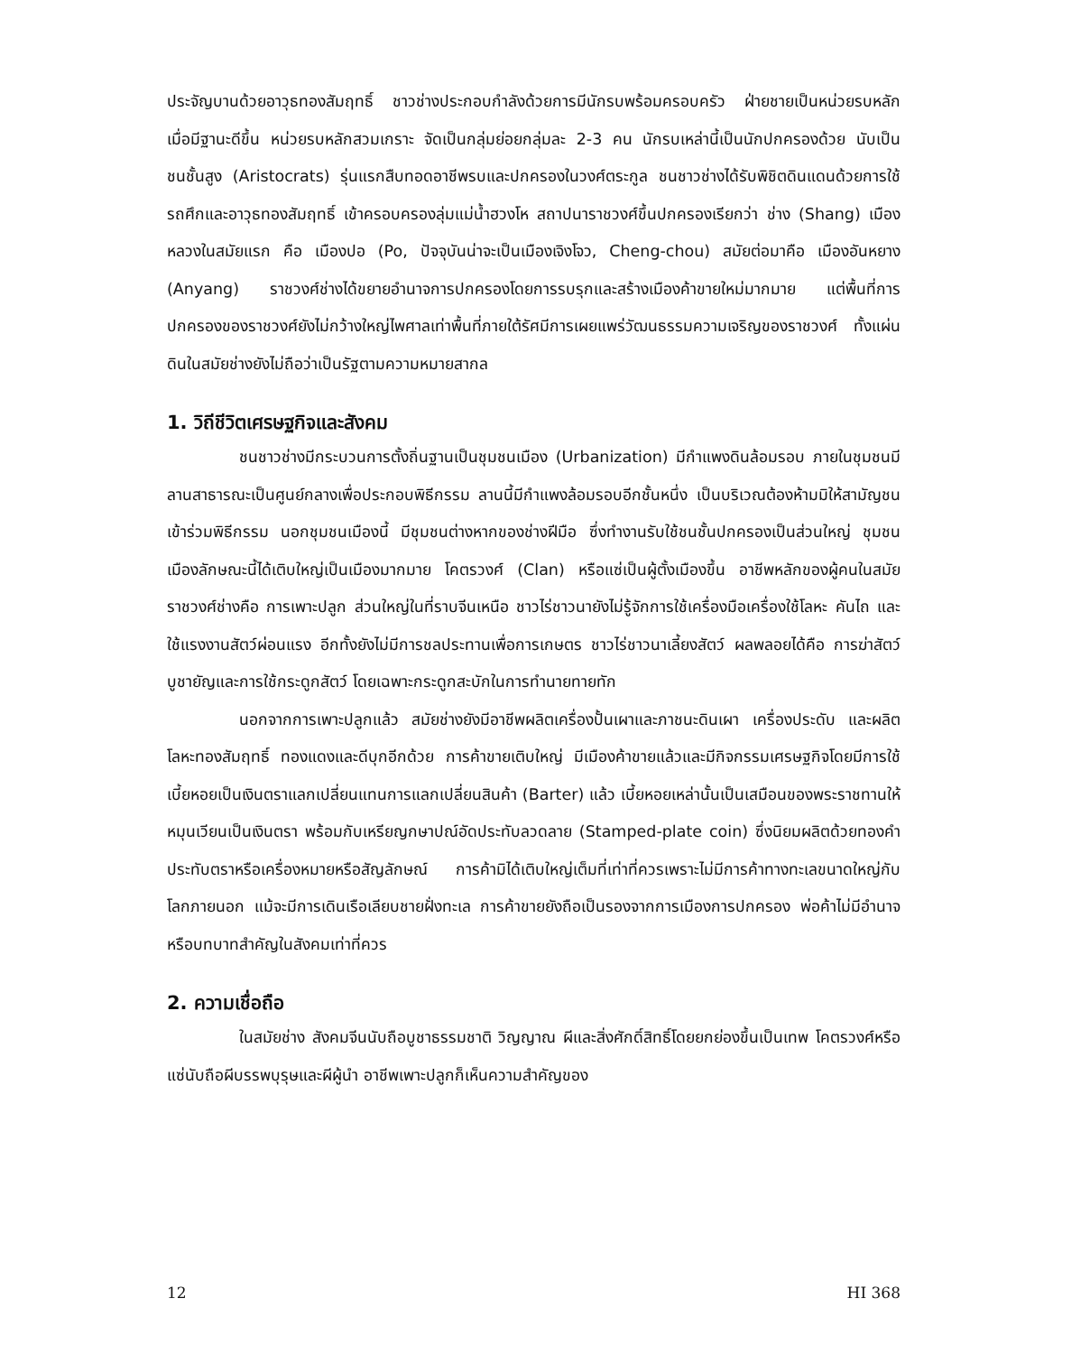ประจัญบานด้วยอาวุธทองสัมฤทธิ์ ชาวช่างประกอบกำลังด้วยการมีนักรบพร้อมครอบครัว ฝ่ายชายเป็นหน่วยรบหลัก เมื่อมีฐานะดีขึ้น หน่วยรบหลักสวมเกราะ จัดเป็นกลุ่มย่อยกลุ่มละ 2-3 คน นักรบเหล่านี้เป็นนักปกครองด้วย นับเป็นชนชั้นสูง (Aristocrats) รุ่นแรกสืบทอดอาชีพรบและปกครองในวงศ์ตระกูล ชนชาวช่างได้รับพิชิตดินแดนด้วยการใช้รถศึกและอาวุธทองสัมฤทธิ์ เข้าครอบครองลุ่มแม่น้ำฮวงโห สถาปนาราชวงศ์ขึ้นปกครองเรียกว่า ช่าง (Shang) เมืองหลวงในสมัยแรก คือ เมืองปอ (Po, ปัจจุบันน่าจะเป็นเมืองเจิงโจว, Cheng-chou) สมัยต่อมาคือ เมืองอันหยาง (Anyang) ราชวงศ์ช่างได้ขยายอำนาจการปกครองโดยการรบรุกและสร้างเมืองค้าขายใหม่มากมาย แต่พื้นที่การปกครองของราชวงศ์ยังไม่กว้างใหญ่ไพศาลเท่าพื้นที่ภายใต้รัศมีการเผยแพร่วัฒนธรรมความเจริญของราชวงศ์ ทั้งแผ่นดินในสมัยช่างยังไม่ถือว่าเป็นรัฐตามความหมายสากล
1. วิถีชีวิตเศรษฐกิจและสังคม
ชนชาวช่างมีกระบวนการตั้งถิ่นฐานเป็นชุมชนเมือง (Urbanization) มีกำแพงดินล้อมรอบ ภายในชุมชนมีลานสาธารณะเป็นศูนย์กลางเพื่อประกอบพิธีกรรม ลานนี้มีกำแพงล้อมรอบอีกชั้นหนึ่ง เป็นบริเวณต้องห้ามมิให้สามัญชนเข้าร่วมพิธีกรรม นอกชุมชนเมืองนี้ มีชุมชนต่างหากของช่างฝีมือ ซึ่งทำงานรับใช้ชนชั้นปกครองเป็นส่วนใหญ่ ชุมชนเมืองลักษณะนี้ได้เติบใหญ่เป็นเมืองมากมาย โคตรวงศ์ (Clan) หรือแซ่เป็นผู้ตั้งเมืองขึ้น อาชีพหลักของผู้คนในสมัยราชวงศ์ช่างคือ การเพาะปลูก ส่วนใหญ่ในที่ราบจีนเหนือ ชาวไร่ชาวนายังไม่รู้จักการใช้เครื่องมือเครื่องใช้โลหะ คันไถ และใช้แรงงานสัตว์ผ่อนแรง อีกทั้งยังไม่มีการชลประทานเพื่อการเกษตร ชาวไร่ชาวนาเลี้ยงสัตว์ ผลพลอยได้คือ การฆ่าสัตว์บูชายัญและการใช้กระดูกสัตว์ โดยเฉพาะกระดูกสะบักในการทำนายทายทัก
นอกจากการเพาะปลูกแล้ว สมัยช่างยังมีอาชีพผลิตเครื่องปั้นเผาและภาชนะดินเผา เครื่องประดับ และผลิตโลหะทองสัมฤทธิ์ ทองแดงและดีบุกอีกด้วย การค้าขายเติบใหญ่ มีเมืองค้าขายแล้วและมีกิจกรรมเศรษฐกิจโดยมีการใช้เบี้ยหอยเป็นเงินตราแลกเปลี่ยนแทนการแลกเปลี่ยนสินค้า (Barter) แล้ว เบี้ยหอยเหล่านั้นเป็นเสมือนของพระราชทานให้หมุนเวียนเป็นเงินตรา พร้อมกับเหรียญกษาปณ์อัดประทับลวดลาย (Stamped-plate coin) ซึ่งนิยมผลิตด้วยทองคำ ประทับตราหรือเครื่องหมายหรือสัญลักษณ์ การค้ามิได้เติบใหญ่เต็มที่เท่าที่ควรเพราะไม่มีการค้าทางทะเลขนาดใหญ่กับโลกภายนอก แม้จะมีการเดินเรือเลียบชายฝั่งทะเล การค้าขายยังถือเป็นรองจากการเมืองการปกครอง พ่อค้าไม่มีอำนาจหรือบทบาทสำคัญในสังคมเท่าที่ควร
2. ความเชื่อถือ
ในสมัยช่าง สังคมจีนนับถือบูชาธรรมชาติ วิญญาณ ผีและสิ่งศักดิ์สิทธิ์โดยยกย่องขึ้นเป็นเทพ โคตรวงศ์หรือแซ่นับถือผีบรรพบุรุษและผีผู้นำ อาชีพเพาะปลูกก็เห็นความสำคัญของ
12 HI 368